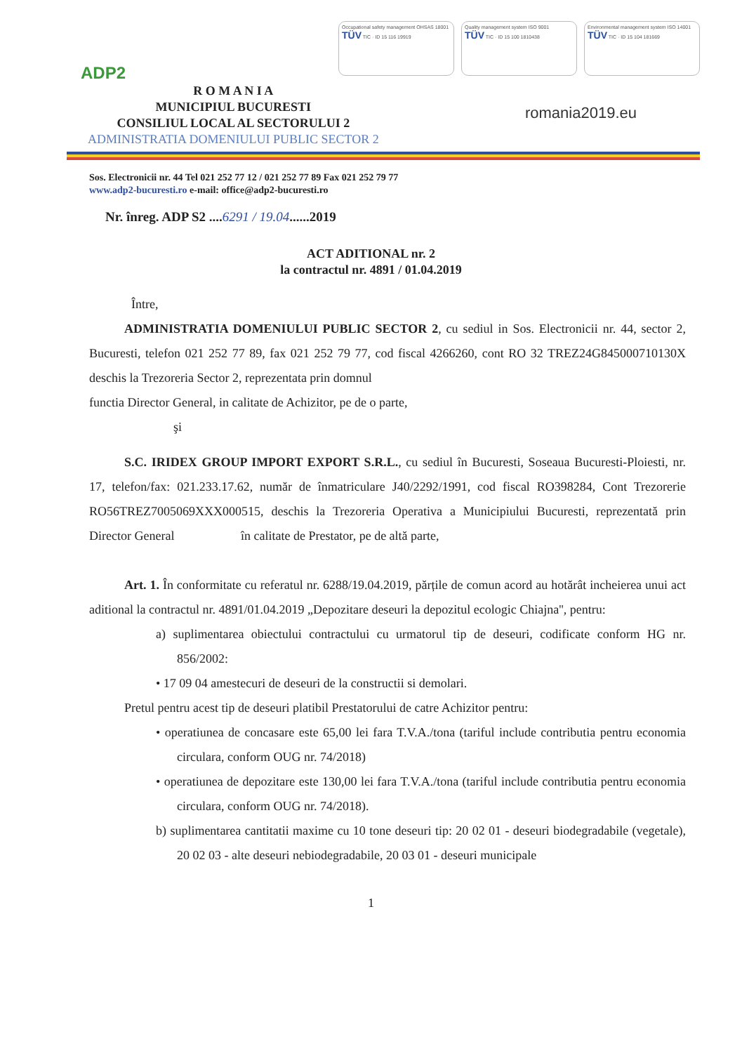ADP2
Occupational safety management OHSAS 18001
TÜV TIC · ID 15 116 19919
Quality management system ISO 9001
TÜV TIC · ID 15 100 1810438
Environmental management system ISO 14001
TÜV TIC · ID 15 104 181669
R O M A N I A
MUNICIPIUL BUCURESTI
CONSILIUL LOCAL AL SECTORULUI 2
ADMINISTRATIA DOMENIULUI PUBLIC SECTOR 2
romania2019.eu
Sos. Electronicii nr. 44 Tel 021 252 77 12 / 021 252 77 89 Fax 021 252 79 77
www.adp2-bucuresti.ro e-mail: office@adp2-bucuresti.ro
Nr. înreg. ADP S2 ....6291 / 19.04......2019
ACT ADITIONAL nr. 2
la contractul nr. 4891 / 01.04.2019
Între,
ADMINISTRATIA DOMENIULUI PUBLIC SECTOR 2, cu sediul in Sos. Electronicii nr. 44, sector 2, Bucuresti, telefon 021 252 77 89, fax 021 252 79 77, cod fiscal 4266260, cont RO 32 TREZ24G845000710130X deschis la Trezoreria Sector 2, reprezentata prin domnul
functia Director General, in calitate de Achizitor, pe de o parte,
şi
S.C. IRIDEX GROUP IMPORT EXPORT S.R.L., cu sediul în Bucuresti, Soseaua Bucuresti-Ploiesti, nr. 17, telefon/fax: 021.233.17.62, număr de înmatriculare J40/2292/1991, cod fiscal RO398284, Cont Trezorerie RO56TREZ7005069XXX000515, deschis la Trezoreria Operativa a Municipiului Bucuresti, reprezentată prin Director General în calitate de Prestator, pe de altă parte,
Art. 1. În conformitate cu referatul nr. 6288/19.04.2019, părțile de comun acord au hotărât incheierea unui act aditional la contractul nr. 4891/01.04.2019 „Depozitare deseuri la depozitul ecologic Chiajna'', pentru:
a) suplimentarea obiectului contractului cu urmatorul tip de deseuri, codificate conform HG nr. 856/2002:
• 17 09 04 amestecuri de deseuri de la constructii si demolari.
Pretul pentru acest tip de deseuri platibil Prestatorului de catre Achizitor pentru:
• operatiunea de concasare este 65,00 lei fara T.V.A./tona (tariful include contributia pentru economia circulara, conform OUG nr. 74/2018)
• operatiunea de depozitare este 130,00 lei fara T.V.A./tona (tariful include contributia pentru economia circulara, conform OUG nr. 74/2018).
b) suplimentarea cantitatii maxime cu 10 tone deseuri tip: 20 02 01 - deseuri biodegradabile (vegetale), 20 02 03 - alte deseuri nebiodegradabile, 20 03 01 - deseuri municipale
1